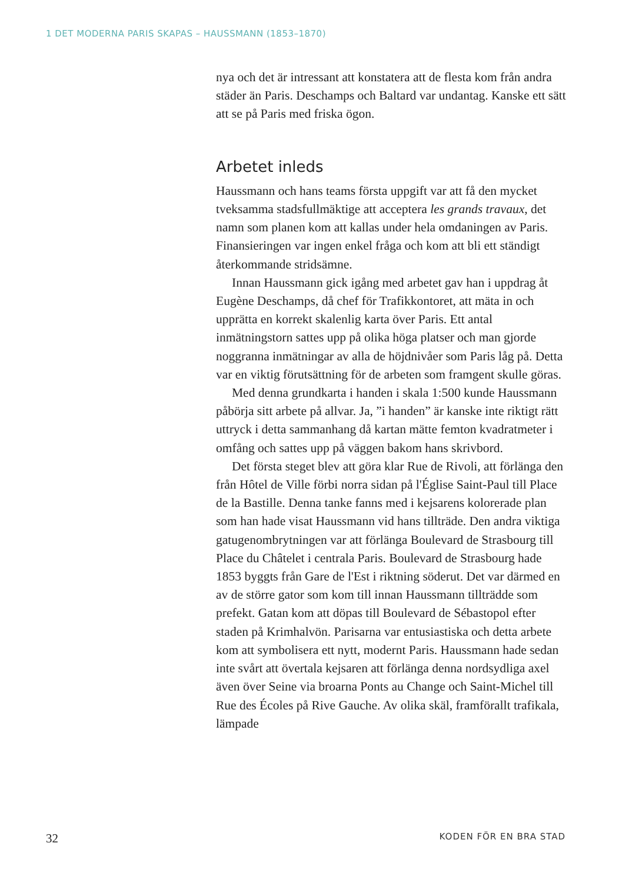1 DET MODERNA PARIS SKAPAS – HAUSSMANN (1853–1870)
nya och det är intressant att konstatera att de flesta kom från andra städer än Paris. Deschamps och Baltard var undantag. Kanske ett sätt att se på Paris med friska ögon.
Arbetet inleds
Haussmann och hans teams första uppgift var att få den mycket tveksamma stadsfullmäktige att acceptera les grands travaux, det namn som planen kom att kallas under hela omdaningen av Paris. Finansieringen var ingen enkel fråga och kom att bli ett ständigt återkommande stridsämne.
Innan Haussmann gick igång med arbetet gav han i uppdrag åt Eugène Deschamps, då chef för Trafikkontoret, att mäta in och upprätta en korrekt skalenlig karta över Paris. Ett antal inmätningstorn sattes upp på olika höga platser och man gjorde noggranna inmätningar av alla de höjdnivåer som Paris låg på. Detta var en viktig förutsättning för de arbeten som framgent skulle göras.
Med denna grundkarta i handen i skala 1:500 kunde Haussmann påbörja sitt arbete på allvar. Ja, ”i handen” är kanske inte riktigt rätt uttryck i detta sammanhang då kartan mätte femton kvadratmeter i omfång och sattes upp på väggen bakom hans skrivbord.
Det första steget blev att göra klar Rue de Rivoli, att förlänga den från Hôtel de Ville förbi norra sidan på l'Église Saint-Paul till Place de la Bastille. Denna tanke fanns med i kejsarens kolorerade plan som han hade visat Haussmann vid hans tillträde. Den andra viktiga gatugenombrytningen var att förlänga Boulevard de Strasbourg till Place du Châtelet i centrala Paris. Boulevard de Strasbourg hade 1853 byggts från Gare de l'Est i riktning söderut. Det var därmed en av de större gator som kom till innan Haussmann tillträdde som prefekt. Gatan kom att döpas till Boulevard de Sébastopol efter staden på Krimhalvön. Parisarna var entusiastiska och detta arbete kom att symbolisera ett nytt, modernt Paris. Haussmann hade sedan inte svårt att övertala kejsaren att förlänga denna nordsydliga axel även över Seine via broarna Ponts au Change och Saint-Michel till Rue des Écoles på Rive Gauche. Av olika skäl, framförallt trafikala, lämpade
32 KODEN FÖR EN BRA STAD